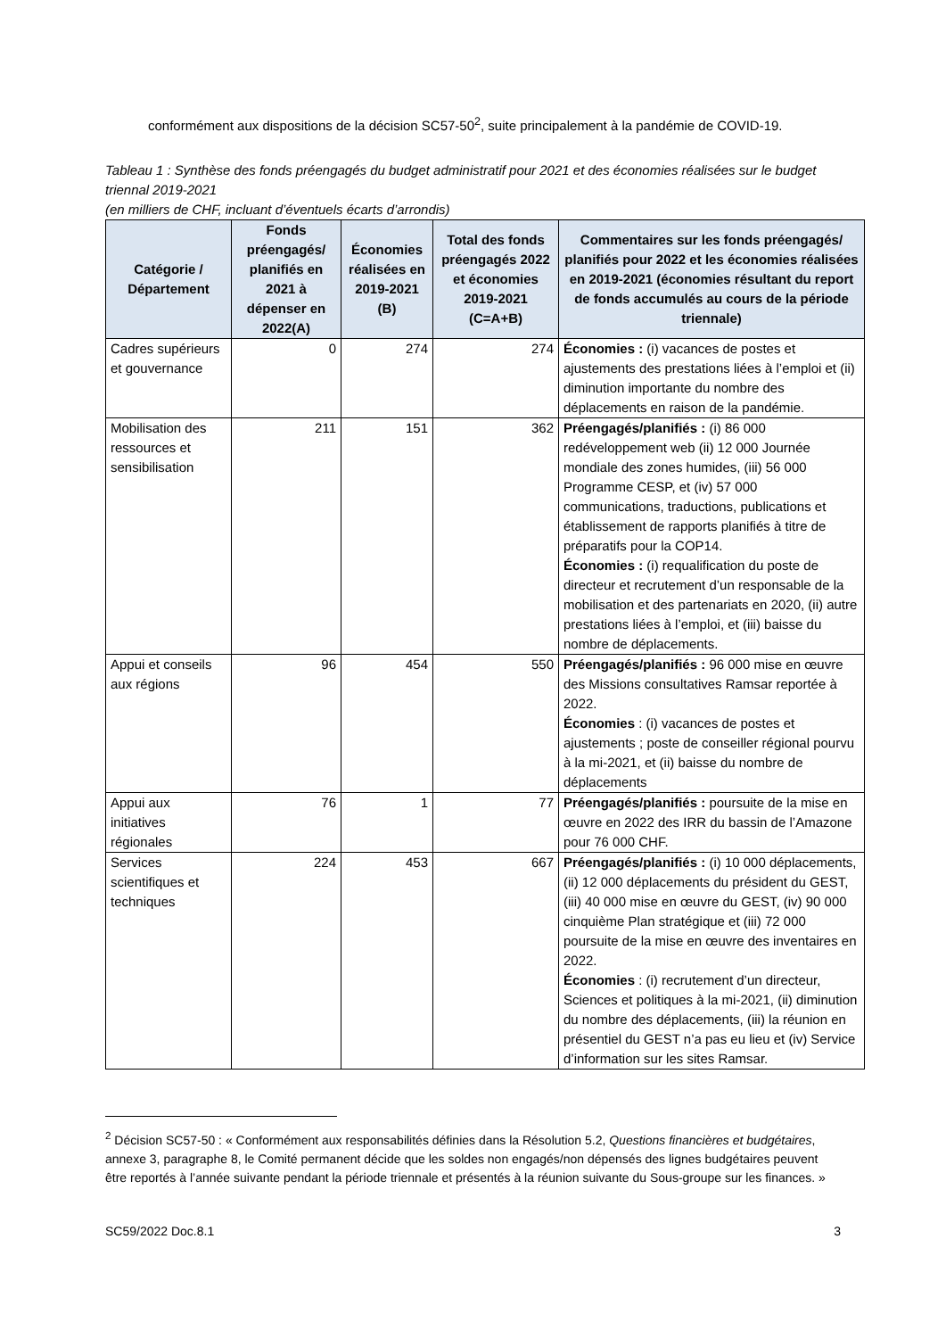conformément aux dispositions de la décision SC57-50<sup>2</sup>, suite principalement à la pandémie de COVID-19.
Tableau 1 : Synthèse des fonds préengagés du budget administratif pour 2021 et des économies réalisées sur le budget triennal 2019-2021
(en milliers de CHF, incluant d’éventuels écarts d’arrondis)
| Catégorie / Département | Fonds préengagés/ planifiés en 2021 à dépenser en 2022(A) | Économies réalisées en 2019-2021 (B) | Total des fonds préengagés 2022 et économies 2019-2021 (C=A+B) | Commentaires sur les fonds préengagés/ planifiés pour 2022 et les économies réalisées en 2019-2021 (économies résultant du report de fonds accumulés au cours de la période triennale) |
| --- | --- | --- | --- | --- |
| Cadres supérieurs et gouvernance | 0 | 274 | 274 | Économies : (i) vacances de postes et ajustements des prestations liées à l’emploi et (ii) diminution importante du nombre des déplacements en raison de la pandémie. |
| Mobilisation des ressources et sensibilisation | 211 | 151 | 362 | Préengagés/planifiés : (i) 86 000 redéveloppement web (ii) 12 000 Journée mondiale des zones humides, (iii) 56 000 Programme CESP, et (iv) 57 000 communications, traductions, publications et établissement de rapports planifiés à titre de préparatifs pour la COP14. Économies : (i) requalification du poste de directeur et recrutement d’un responsable de la mobilisation et des partenariats en 2020, (ii) autre prestations liées à l’emploi, et (iii) baisse du nombre de déplacements. |
| Appui et conseils aux régions | 96 | 454 | 550 | Préengagés/planifiés : 96 000 mise en œuvre des Missions consultatives Ramsar reportée à 2022. Économies : (i) vacances de postes et ajustements ; poste de conseiller régional pourvu à la mi-2021, et (ii) baisse du nombre de déplacements |
| Appui aux initiatives régionales | 76 | 1 | 77 | Préengagés/planifiés : poursuite de la mise en œuvre en 2022 des IRR du bassin de l’Amazone pour 76 000 CHF. |
| Services scientifiques et techniques | 224 | 453 | 667 | Préengagés/planifiés : (i) 10 000 déplacements, (ii) 12 000 déplacements du président du GEST, (iii) 40 000 mise en œuvre du GEST, (iv) 90 000 cinquième Plan stratégique et (iii) 72 000 poursuite de la mise en œuvre des inventaires en 2022. Économies : (i) recrutement d’un directeur, Sciences et politiques à la mi-2021, (ii) diminution du nombre des déplacements, (iii) la réunion en présentiel du GEST n’a pas eu lieu et (iv) Service d’information sur les sites Ramsar. |
<sup>2</sup> Décision SC57-50 : « Conformément aux responsabilités définies dans la Résolution 5.2, Questions financières et budgétaires, annexe 3, paragraphe 8, le Comité permanent décide que les soldes non engagés/non dépensés des lignes budgétaires peuvent être reportés à l’année suivante pendant la période triennale et présentés à la réunion suivante du Sous-groupe sur les finances. »
SC59/2022 Doc.8.1 3